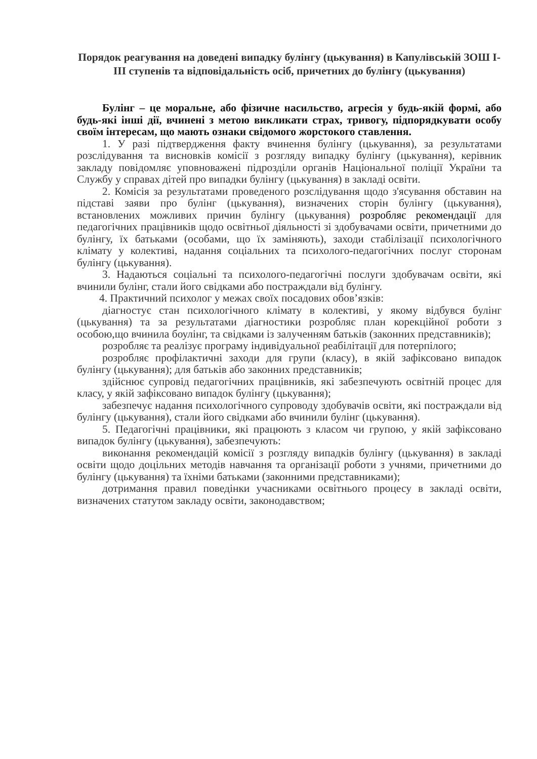Порядок реагування на доведені випадку булінгу (цькування) в Капулівській ЗОШ І-ІІІ ступенів та відповідальність осіб, причетних до булінгу (цькування)
Булінг – це моральне, або фізичне насильство, агресія у будь-якій формі, або будь-які інші дії, вчинені з метою викликати страх, тривогу, підпорядкувати особу своїм інтересам, що мають ознаки свідомого жорстокого ставлення.
1. У разі підтвердження факту вчинення булінгу (цькування), за результатами розслідування та висновків комісії з розгляду випадку булінгу (цькування), керівник закладу повідомляє уповноважені підрозділи органів Національної поліції України та Службу у справах дітей про випадки булінгу (цькування) в закладі освіти.
2. Комісія за результатами проведеного розслідування щодо з'ясування обставин на підставі заяви про булінг (цькування), визначених сторін булінгу (цькування), встановлених можливих причин булінгу (цькування) розробляє рекомендації для педагогічних працівників щодо освітньої діяльності зі здобувачами освіти, причетними до булінгу, їх батьками (особами, що їх заміняють), заходи стабілізації психологічного клімату у колективі, надання соціальних та психолого-педагогічних послуг сторонам булінгу (цькування).
3. Надаються соціальні та психолого-педагогічні послуги здобувачам освіти, які вчинили булінг, стали його свідками або постраждали від булінгу.
4. Практичний психолог у межах своїх посадових обов’язків:
діагностує стан психологічного клімату в колективі, у якому відбувся булінг (цькування) та за результатами діагностики розробляє план корекційної роботи з особою,що вчинила боулінг, та свідками із залученням батьків (законних представників);
розробляє та реалізує програму індивідуальної реабілітації для потерпілого;
розробляє профілактичні заходи для групи (класу), в якій зафіксовано випадок булінгу (цькування); для батьків або законних представників;
здійснює супровід педагогічних працівників, які забезпечують освітній процес для класу, у якій зафіксовано випадок булінгу (цькування);
забезпечує надання психологічного супроводу здобувачів освіти, які постраждали від булінгу (цькування), стали його свідками або вчинили булінг (цькування).
5. Педагогічні працівники, які працюють з класом чи групою, у якій зафіксовано випадок булінгу (цькування), забезпечують:
виконання рекомендацій комісії з розгляду випадків булінгу (цькування) в закладі освіти щодо доцільних методів навчання та організації роботи з учнями, причетними до булінгу (цькування) та їхніми батьками (законними представниками);
дотримання правил поведінки учасниками освітнього процесу в закладі освіти, визначених статутом закладу освіти, законодавством;